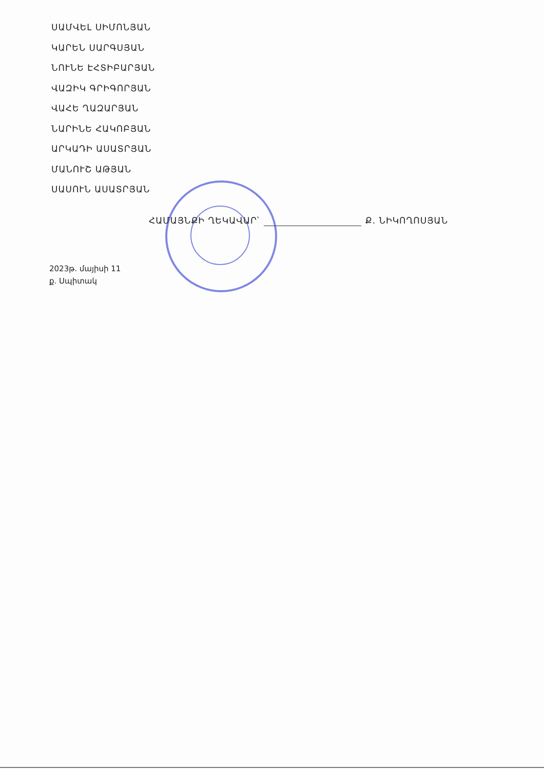ՍԱՄՎԵԼ ՍԻՄՈՆՅԱՆ
ԿԱՐԵՆ ՍԱՐԳՍՅԱՆ
ՆՈՒՆԵ ԷՀՏԻԲԱՐՅԱՆ
ՎԱԶԻԿ ԳՐԻԳՈՐՅԱՆ
ՎԱՀԵ ՂԱԶԱՐՅԱՆ
ՆԱՐԻՆԵ ՀԱԿՈԲՅԱՆ
ԱՐԿԱԴԻ ԱՍԱՏՐՅԱՆ
ՄԱՆՈՒՇ ԱԹՅԱՆ
ՍԱՍՈՒՆ ԱՍԱՏՐՅԱՆ
ՀԱՄԱՅՆՔԻ ՂԵԿԱՎԱՐ՝ Ք. ՆԻԿՈՂՈՍՅԱՆ
2023թ. մայիսի 11
ք. Սպիտակ